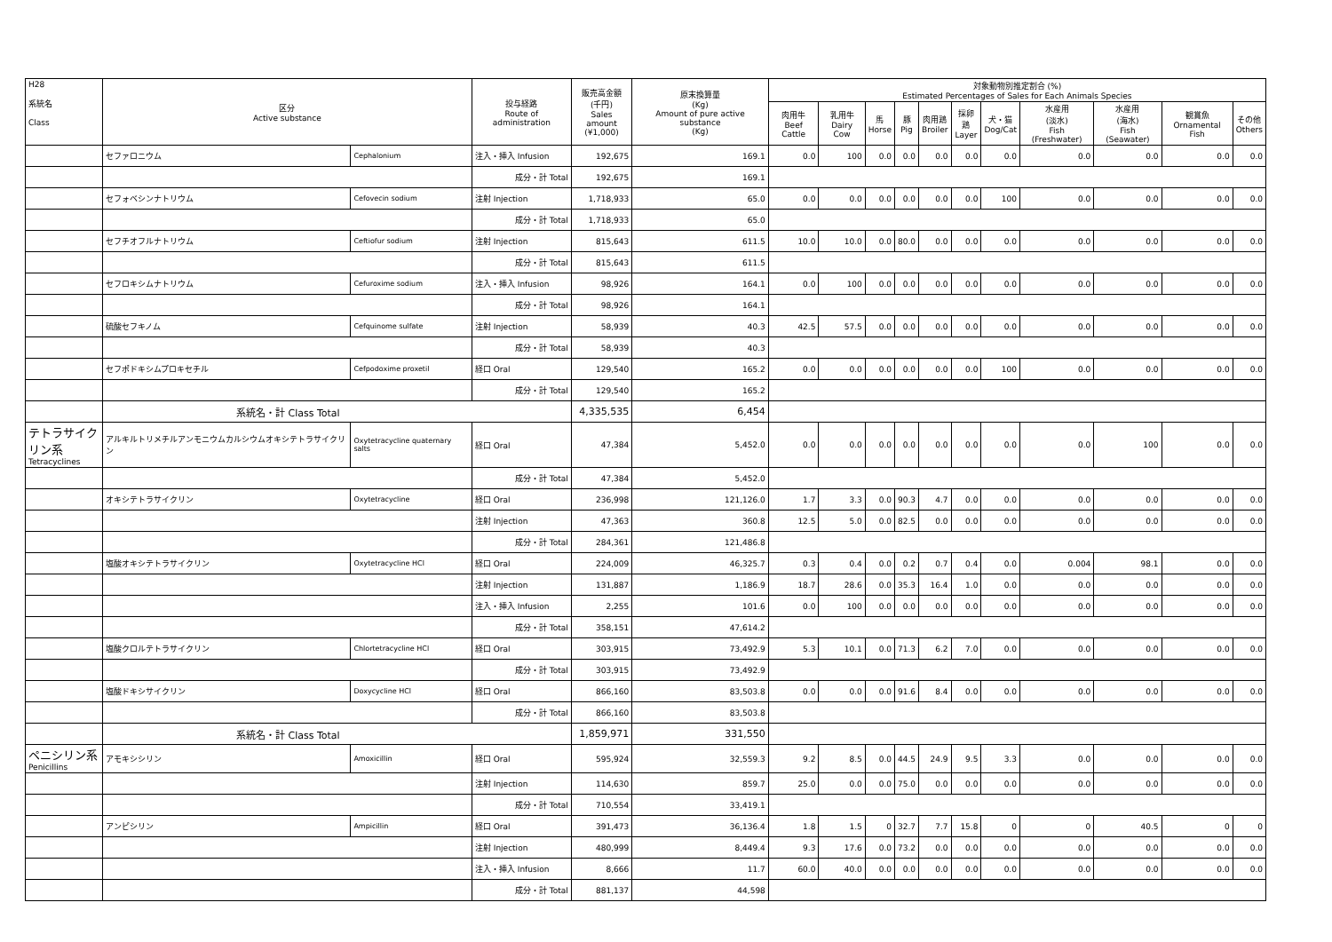| H28 系統名 Class | 区分 Active substance | | 投与経路 Route of administration | 販売高金額 (千円) Sales amount (¥1,000) | 原末換算量 (Kg) Amount of pure active substance (Kg) | 対象動物別推定割合 (%) Estimated Percentages of Sales for Each Animals Species | | | | | | | | | | |
| --- | --- | --- | --- | --- | --- | --- | --- | --- | --- | --- | --- | --- | --- | --- | --- | --- |
| | | | | | | 肉用牛 Beef Cattle | 乳用牛 Dairy Cow | 馬 Horse | 豚 Pig | 肉用鶏 Broiler | 採卵鶏 Layer | 犬・猫 Dog/Cat | 水産用 (淡水) Fish (Freshwater) | 水産用 (海水) Fish (Seawater) | 観賞魚 Ornamental Fish | その他 Others |
| | セファロニウム | Cephalonium | 注入・挿入 Infusion | 192,675 | 169.1 | 0.0 | 100 | 0.0 | 0.0 | 0.0 | 0.0 | 0.0 | 0.0 | 0.0 | 0.0 | 0.0 |
| | | | 成分・計 Total | 192,675 | 169.1 | | | | | | | | | | | |
| | セフォベシンナトリウム | Cefovecin sodium | 注射 Injection | 1,718,933 | 65.0 | 0.0 | 0.0 | 0.0 | 0.0 | 0.0 | 0.0 | 100 | 0.0 | 0.0 | 0.0 | 0.0 |
| | | | 成分・計 Total | 1,718,933 | 65.0 | | | | | | | | | | | |
| | セフチオフルナトリウム | Ceftiofur sodium | 注射 Injection | 815,643 | 611.5 | 10.0 | 10.0 | 0.0 | 80.0 | 0.0 | 0.0 | 0.0 | 0.0 | 0.0 | 0.0 | 0.0 |
| | | | 成分・計 Total | 815,643 | 611.5 | | | | | | | | | | | |
| | セフロキシムナトリウム | Cefuroxime sodium | 注入・挿入 Infusion | 98,926 | 164.1 | 0.0 | 100 | 0.0 | 0.0 | 0.0 | 0.0 | 0.0 | 0.0 | 0.0 | 0.0 | 0.0 |
| | | | 成分・計 Total | 98,926 | 164.1 | | | | | | | | | | | |
| | 硫酸セフキノム | Cefquinome sulfate | 注射 Injection | 58,939 | 40.3 | 42.5 | 57.5 | 0.0 | 0.0 | 0.0 | 0.0 | 0.0 | 0.0 | 0.0 | 0.0 | 0.0 |
| | | | 成分・計 Total | 58,939 | 40.3 | | | | | | | | | | | |
| | セフポドキシムプロキセチル | Cefpodoxime proxetil | 経口 Oral | 129,540 | 165.2 | 0.0 | 0.0 | 0.0 | 0.0 | 0.0 | 0.0 | 100 | 0.0 | 0.0 | 0.0 | 0.0 |
| | | | 成分・計 Total | 129,540 | 165.2 | | | | | | | | | | | |
| | 系統名・計 Class Total | | | 4,335,535 | 6,454 | | | | | | | | | | | |
| テトラサイクリン系 Tetracyclines | アルキルトリメチルアンモニウムカルシウムオキシテトラサイクリン | Oxytetracycline quaternary salts | 経口 Oral | 47,384 | 5,452.0 | 0.0 | 0.0 | 0.0 | 0.0 | 0.0 | 0.0 | 0.0 | 0.0 | 100 | 0.0 | 0.0 |
| | | | 成分・計 Total | 47,384 | 5,452.0 | | | | | | | | | | | |
| | オキシテトラサイクリン | Oxytetracycline | 経口 Oral | 236,998 | 121,126.0 | 1.7 | 3.3 | 0.0 | 90.3 | 4.7 | 0.0 | 0.0 | 0.0 | 0.0 | 0.0 | 0.0 |
| | | | 注射 Injection | 47,363 | 360.8 | 12.5 | 5.0 | 0.0 | 82.5 | 0.0 | 0.0 | 0.0 | 0.0 | 0.0 | 0.0 | 0.0 |
| | | | 成分・計 Total | 284,361 | 121,486.8 | | | | | | | | | | | |
| | 塩酸オキシテトラサイクリン | Oxytetracycline HCl | 経口 Oral | 224,009 | 46,325.7 | 0.3 | 0.4 | 0.0 | 0.2 | 0.7 | 0.4 | 0.0 | 0.004 | 98.1 | 0.0 | 0.0 |
| | | | 注射 Injection | 131,887 | 1,186.9 | 18.7 | 28.6 | 0.0 | 35.3 | 16.4 | 1.0 | 0.0 | 0.0 | 0.0 | 0.0 | 0.0 |
| | | | 注入・挿入 Infusion | 2,255 | 101.6 | 0.0 | 100 | 0.0 | 0.0 | 0.0 | 0.0 | 0.0 | 0.0 | 0.0 | 0.0 | 0.0 |
| | | | 成分・計 Total | 358,151 | 47,614.2 | | | | | | | | | | | |
| | 塩酸クロルテトラサイクリン | Chlortetracycline HCl | 経口 Oral | 303,915 | 73,492.9 | 5.3 | 10.1 | 0.0 | 71.3 | 6.2 | 7.0 | 0.0 | 0.0 | 0.0 | 0.0 | 0.0 |
| | | | 成分・計 Total | 303,915 | 73,492.9 | | | | | | | | | | | |
| | 塩酸ドキシサイクリン | Doxycycline HCl | 経口 Oral | 866,160 | 83,503.8 | 0.0 | 0.0 | 0.0 | 91.6 | 8.4 | 0.0 | 0.0 | 0.0 | 0.0 | 0.0 | 0.0 |
| | | | 成分・計 Total | 866,160 | 83,503.8 | | | | | | | | | | | |
| | 系統名・計 Class Total | | | 1,859,971 | 331,550 | | | | | | | | | | | |
| ペニシリン系 Penicillins | アモキシシリン | Amoxicillin | 経口 Oral | 595,924 | 32,559.3 | 9.2 | 8.5 | 0.0 | 44.5 | 24.9 | 9.5 | 3.3 | 0.0 | 0.0 | 0.0 | 0.0 |
| | | | 注射 Injection | 114,630 | 859.7 | 25.0 | 0.0 | 0.0 | 75.0 | 0.0 | 0.0 | 0.0 | 0.0 | 0.0 | 0.0 | 0.0 |
| | | | 成分・計 Total | 710,554 | 33,419.1 | | | | | | | | | | | |
| | アンピシリン | Ampicillin | 経口 Oral | 391,473 | 36,136.4 | 1.8 | 1.5 | 0 | 32.7 | 7.7 | 15.8 | 0 | 0 | 40.5 | 0 | 0 |
| | | | 注射 Injection | 480,999 | 8,449.4 | 9.3 | 17.6 | 0.0 | 73.2 | 0.0 | 0.0 | 0.0 | 0.0 | 0.0 | 0.0 | 0.0 |
| | | | 注入・挿入 Infusion | 8,666 | 11.7 | 60.0 | 40.0 | 0.0 | 0.0 | 0.0 | 0.0 | 0.0 | 0.0 | 0.0 | 0.0 | 0.0 |
| | | | 成分・計 Total | 881,137 | 44,598 | | | | | | | | | | | |